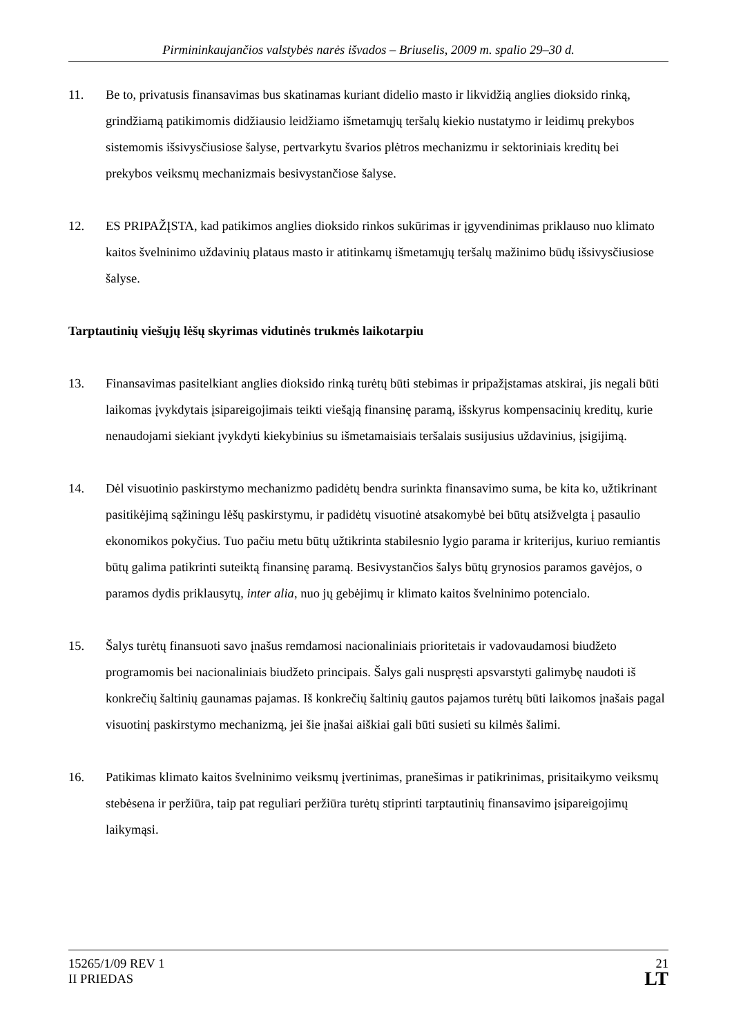Pirmininkaujančios valstybės narės išvados – Briuselis, 2009 m. spalio 29–30 d.
11. Be to, privatusis finansavimas bus skatinamas kuriant didelio masto ir likvidžią anglies dioksido rinką, grindžiamą patikimomis didžiausio leidžiamo išmetamųjų teršalų kiekio nustatymo ir leidimų prekybos sistemomis išsivysčiusiose šalyse, pertvarkytu švarios plėtros mechanizmu ir sektoriniais kreditų bei prekybos veiksmų mechanizmais besivystančiose šalyse.
12. ES PRIPAŽĮSTA, kad patikimos anglies dioksido rinkos sukūrimas ir įgyvendinimas priklauso nuo klimato kaitos švelninimo uždavinių plataus masto ir atitinkamų išmetamųjų teršalų mažinimo būdų išsivysčiusiose šalyse.
Tarptautinių viešųjų lėšų skyrimas vidutinės trukmės laikotarpiu
13. Finansavimas pasitelkiant anglies dioksido rinką turėtų būti stebimas ir pripažįstamas atskirai, jis negali būti laikomas įvykdytais įsipareigojimais teikti viešąją finansinę paramą, išskyrus kompensacinių kreditų, kurie nenaudojami siekiant įvykdyti kiekybinius su išmetamaisiais teršalais susijusius uždavinius, įsigijimą.
14. Dėl visuotinio paskirstymo mechanizmo padidėtų bendra surinkta finansavimo suma, be kita ko, užtikrinant pasitikėjimą sąžiningu lėšų paskirstymu, ir padidėtų visuotinė atsakomybė bei būtų atsižvelgta į pasaulio ekonomikos pokyčius. Tuo pačiu metu būtų užtikrinta stabilesnio lygio parama ir kriterijus, kuriuo remiantis būtų galima patikrinti suteiktą finansinę paramą. Besivystančios šalys būtų grynosios paramos gavėjos, o paramos dydis priklausytų, inter alia, nuo jų gebėjimų ir klimato kaitos švelninimo potencialo.
15. Šalys turėtų finansuoti savo įnašus remdamosi nacionaliniais prioritetais ir vadovaudamosi biudžeto programomis bei nacionaliniais biudžeto principais. Šalys gali nuspręsti apsvarstyti galimybę naudoti iš konkrečių šaltinių gaunamas pajamas. Iš konkrečių šaltinių gautos pajamos turėtų būti laikomos įnašais pagal visuotinį paskirstymo mechanizmą, jei šie įnašai aiškiai gali būti susieti su kilmės šalimi.
16. Patikimas klimato kaitos švelninimo veiksmų įvertinimas, pranešimas ir patikrinimas, prisitaikymo veiksmų stebėsena ir peržiūra, taip pat reguliari peržiūra turėtų stiprinti tarptautinių finansavimo įsipareigojimų laikymąsi.
15265/1/09 REV 1
II PRIEDAS
21
LT